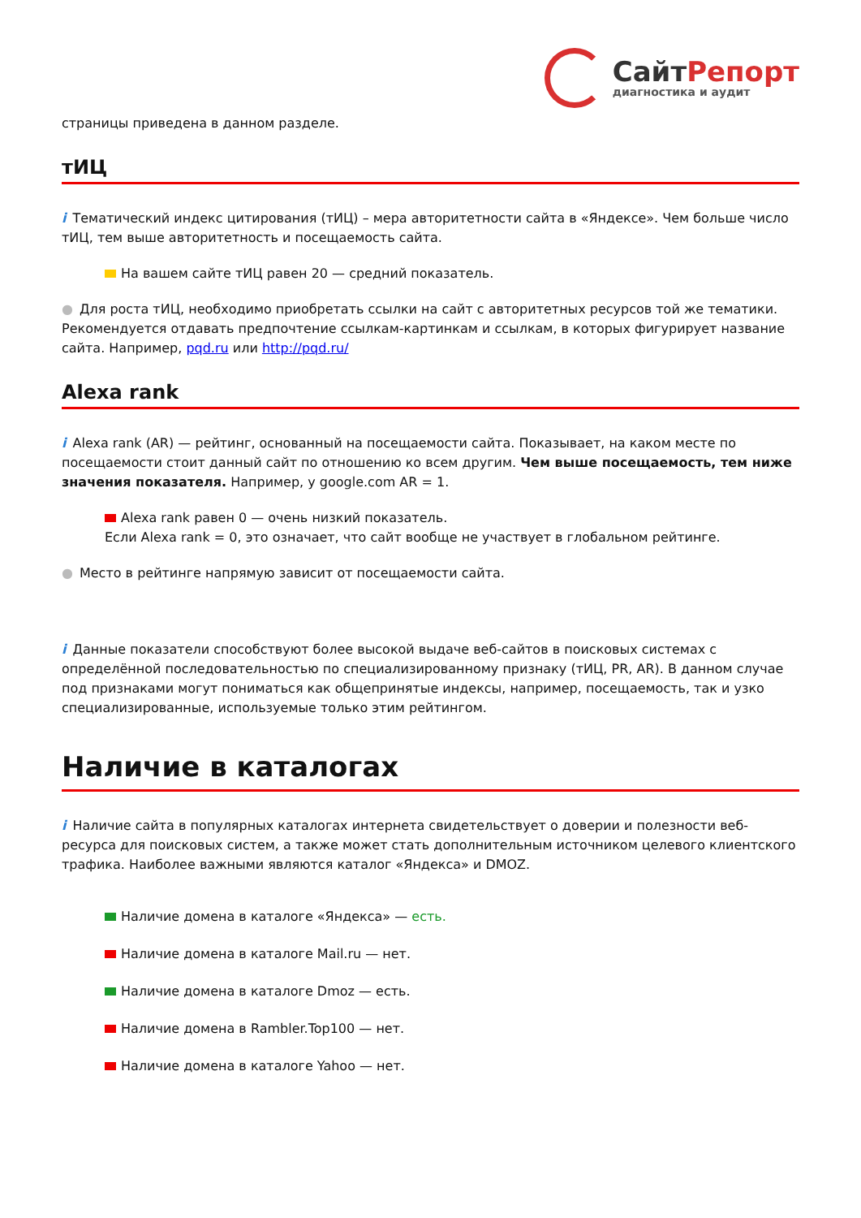СайтРепорт
диагностика и аудит
страницы приведена в данном разделе.
тИЦ
i Тематический индекс цитирования (тИЦ) – мера авторитетности сайта в «Яндексе». Чем больше число тИЦ, тем выше авторитетность и посещаемость сайта.
На вашем сайте тИЦ равен 20 — средний показатель.
● Для роста тИЦ, необходимо приобретать ссылки на сайт с авторитетных ресурсов той же тематики. Рекомендуется отдавать предпочтение ссылкам-картинкам и ссылкам, в которых фигурирует название сайта. Например, pqd.ru или http://pqd.ru/
Alexa rank
i Alexa rank (AR) — рейтинг, основанный на посещаемости сайта. Показывает, на каком месте по посещаемости стоит данный сайт по отношению ко всем другим. Чем выше посещаемость, тем ниже значения показателя. Например, у google.com AR = 1.
Alexa rank равен 0 — очень низкий показатель.
Если Alexa rank = 0, это означает, что сайт вообще не участвует в глобальном рейтинге.
● Место в рейтинге напрямую зависит от посещаемости сайта.
i Данные показатели способствуют более высокой выдаче веб-сайтов в поисковых системах с определённой последовательностью по специализированному признаку (тИЦ, PR, AR). В данном случае под признаками могут пониматься как общепринятые индексы, например, посещаемость, так и узко специализированные, используемые только этим рейтингом.
Наличие в каталогах
i Наличие сайта в популярных каталогах интернета свидетельствует о доверии и полезности веб-ресурса для поисковых систем, а также может стать дополнительным источником целевого клиентского трафика. Наиболее важными являются каталог «Яндекса» и DMOZ.
Наличие домена в каталоге «Яндекса» — есть.
Наличие домена в каталоге Mail.ru — нет.
Наличие домена в каталоге Dmoz — есть.
Наличие домена в Rambler.Top100 — нет.
Наличие домена в каталоге Yahoo — нет.